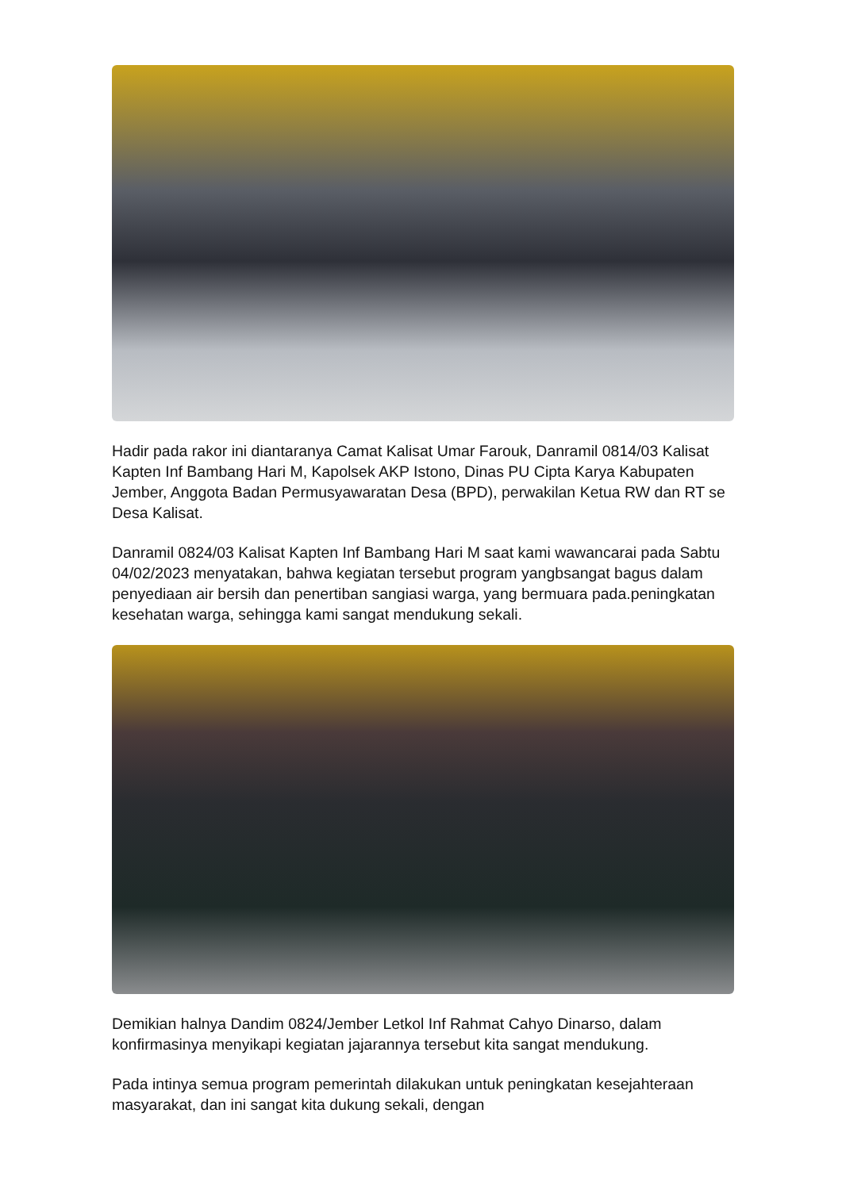Hadir pada rakor ini diantaranya Camat Kalisat Umar Farouk, Danramil 0814/03 Kalisat Kapten Inf Bambang Hari M, Kapolsek AKP Istono, Dinas PU Cipta Karya Kabupaten Jember, Anggota Badan Permusyawaratan Desa (BPD), perwakilan Ketua RW dan RT se Desa Kalisat.
Danramil 0824/03 Kalisat Kapten Inf Bambang Hari M saat kami wawancarai pada Sabtu 04/02/2023 menyatakan, bahwa kegiatan tersebut program yangbsangat bagus dalam penyediaan air bersih dan penertiban sangiasi warga, yang bermuara pada.peningkatan kesehatan warga, sehingga kami sangat mendukung sekali.
Demikian halnya Dandim 0824/Jember Letkol Inf Rahmat Cahyo Dinarso, dalam konfirmasinya menyikapi kegiatan jajarannya tersebut kita sangat mendukung.
Pada intinya semua program pemerintah dilakukan untuk peningkatan kesejahteraan masyarakat, dan ini sangat kita dukung sekali, dengan